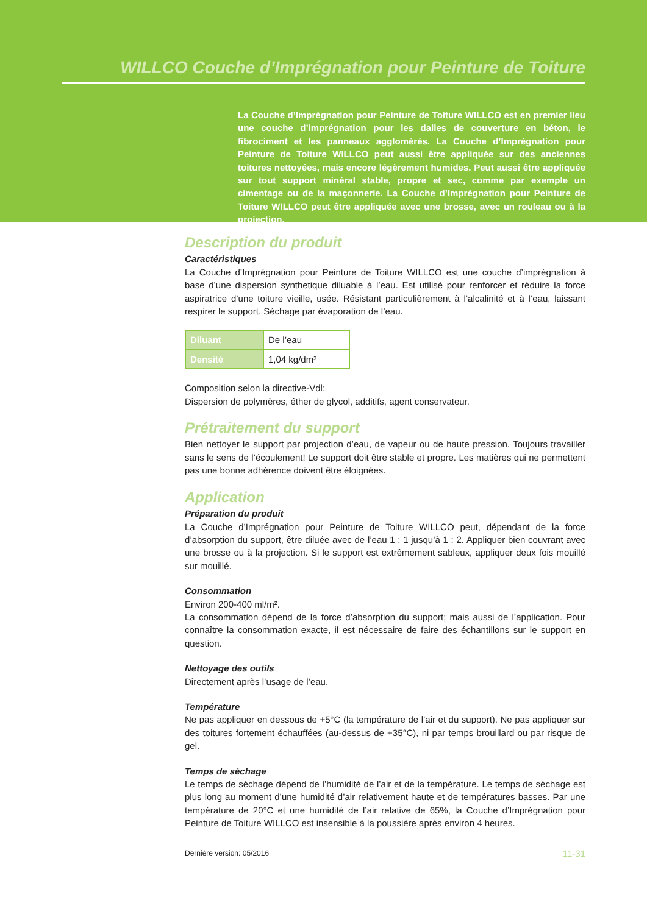WILLCO Couche d’Imprégnation pour Peinture de Toiture
La Couche d’Imprégnation pour Peinture de Toiture WILLCO est en premier lieu une couche d’imprégnation pour les dalles de couverture en béton, le fibrociment et les panneaux agglomérés. La Couche d’Imprégnation pour Peinture de Toiture WILLCO peut aussi être appliquée sur des anciennes toitures nettoyées, mais encore légèrement humides. Peut aussi être appliquée sur tout support minéral stable, propre et sec, comme par exemple un cimentage ou de la maçonnerie. La Couche d’Imprégnation pour Peinture de Toiture WILLCO peut être appliquée avec une brosse, avec un rouleau ou à la projection.
Description du produit
Caractéristiques
La Couche d’Imprégnation pour Peinture de Toiture WILLCO est une couche d’imprégnation à base d’une dispersion synthetique diluable à l’eau. Est utilisé pour renforcer et réduire la force aspiratrice d’une toiture vieille, usée. Résistant particulièrement à l’alcalinité et à l’eau, laissant respirer le support. Séchage par évaporation de l’eau.
| Diluant | De l’eau |
| Densité | 1,04 kg/dm³ |
Composition selon la directive-Vdl:
Dispersion de polymères, éther de glycol, additifs, agent conservateur.
Prétraitement du support
Bien nettoyer le support par projection d’eau, de vapeur ou de haute pression. Toujours travailler sans le sens de l’écoulement! Le support doit être stable et propre. Les matières qui ne permettent pas une bonne adhérence doivent être éloignées.
Application
Préparation du produit
La Couche d’Imprégnation pour Peinture de Toiture WILLCO peut, dépendant de la force d’absorption du support, être diluée avec de l’eau 1 : 1 jusqu’à 1 : 2. Appliquer bien couvrant avec une brosse ou à la projection. Si le support est extrêmement sableux, appliquer deux fois mouillé sur mouillé.
Consommation
Environ 200-400 ml/m².
La consommation dépend de la force d’absorption du support; mais aussi de l’application. Pour connaître la consommation exacte, il est nécessaire de faire des échantillons sur le support en question.
Nettoyage des outils
Directement après l’usage de l’eau.
Température
Ne pas appliquer en dessous de +5°C (la température de l’air et du support). Ne pas appliquer sur des toitures fortement échauffées (au-dessus de +35°C), ni par temps brouillard ou par risque de gel.
Temps de séchage
Le temps de séchage dépend de l’humidité de l’air et de la température. Le temps de séchage est plus long au moment d’une humidité d’air relativement haute et de températures basses. Par une température de 20°C et une humidité de l’air relative de 65%, la Couche d’Imprégnation pour Peinture de Toiture WILLCO est insensible à la poussière après environ 4 heures.
Dernière version: 05/2016 11-31